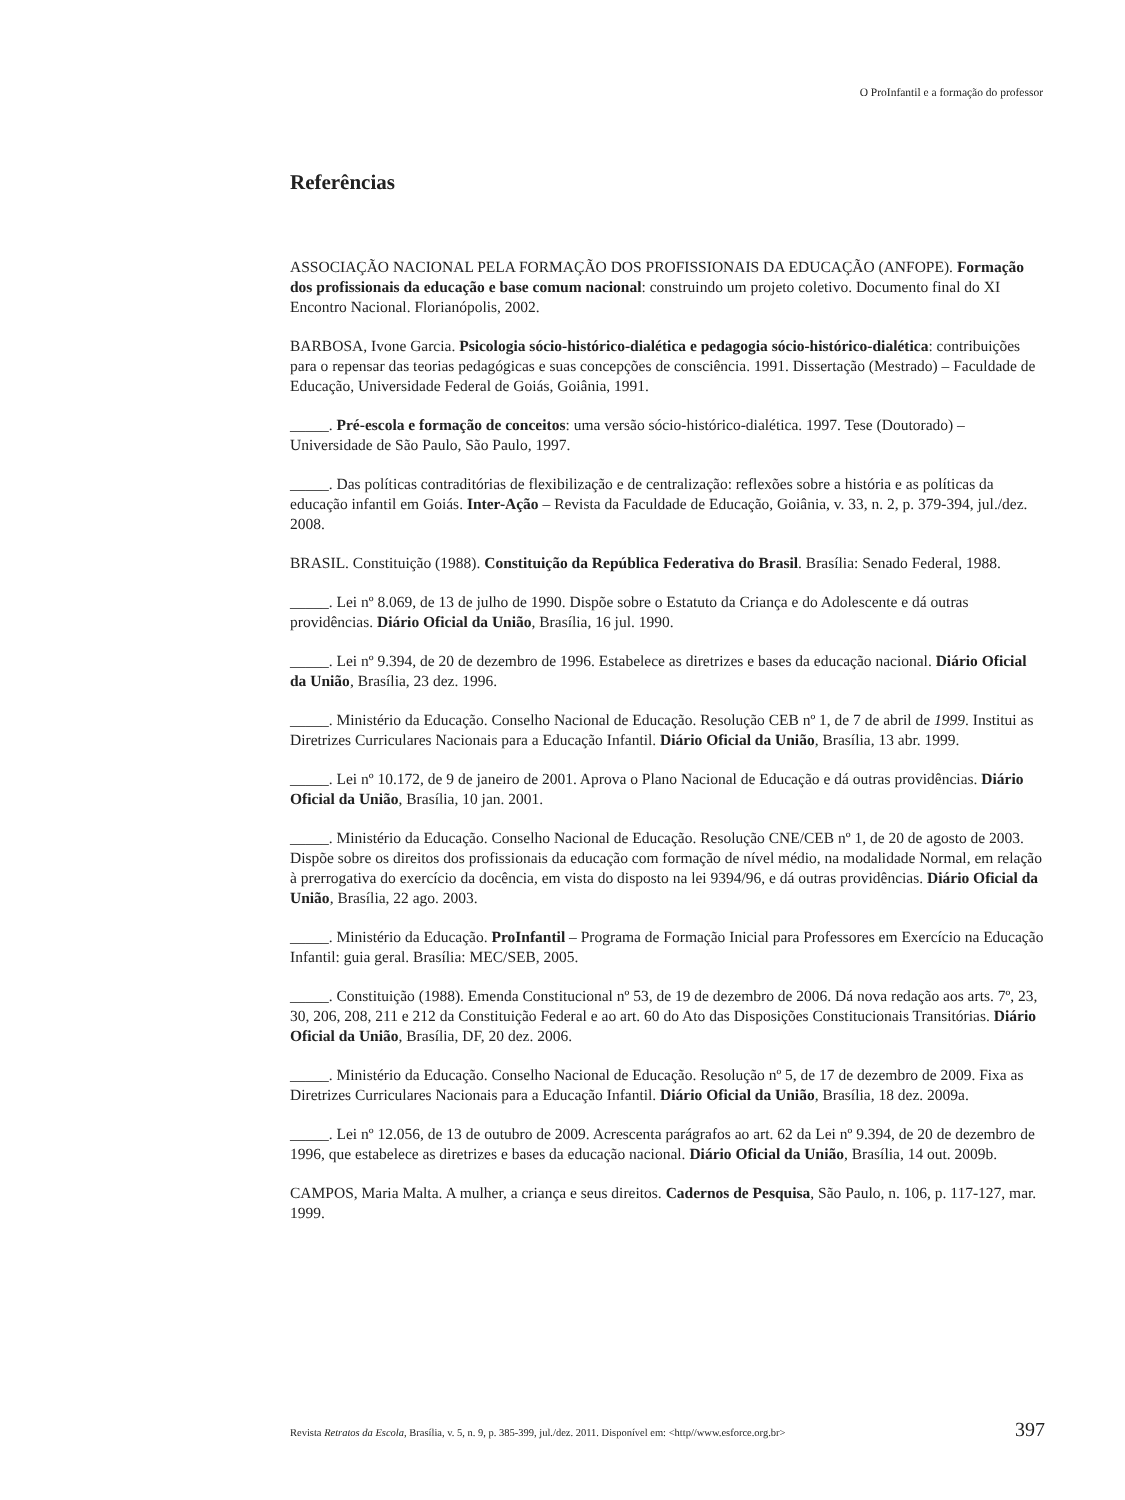O ProInfantil e a formação do professor
Referências
ASSOCIAÇÃO NACIONAL PELA FORMAÇÃO DOS PROFISSIONAIS DA EDUCAÇÃO (ANFOPE). Formação dos profissionais da educação e base comum nacional: construindo um projeto coletivo. Documento final do XI Encontro Nacional. Florianópolis, 2002.
BARBOSA, Ivone Garcia. Psicologia sócio-histórico-dialética e pedagogia sócio-histórico-dialética: contribuições para o repensar das teorias pedagógicas e suas concepções de consciência. 1991. Dissertação (Mestrado) – Faculdade de Educação, Universidade Federal de Goiás, Goiânia, 1991.
_____. Pré-escola e formação de conceitos: uma versão sócio-histórico-dialética. 1997. Tese (Doutorado) – Universidade de São Paulo, São Paulo, 1997.
_____. Das políticas contraditórias de flexibilização e de centralização: reflexões sobre a história e as políticas da educação infantil em Goiás. Inter-Ação – Revista da Faculdade de Educação, Goiânia, v. 33, n. 2, p. 379-394, jul./dez. 2008.
BRASIL. Constituição (1988). Constituição da República Federativa do Brasil. Brasília: Senado Federal, 1988.
_____. Lei nº 8.069, de 13 de julho de 1990. Dispõe sobre o Estatuto da Criança e do Adolescente e dá outras providências. Diário Oficial da União, Brasília, 16 jul. 1990.
_____. Lei nº 9.394, de 20 de dezembro de 1996. Estabelece as diretrizes e bases da educação nacional. Diário Oficial da União, Brasília, 23 dez. 1996.
_____. Ministério da Educação. Conselho Nacional de Educação. Resolução CEB nº 1, de 7 de abril de 1999. Institui as Diretrizes Curriculares Nacionais para a Educação Infantil. Diário Oficial da União, Brasília, 13 abr. 1999.
_____. Lei nº 10.172, de 9 de janeiro de 2001. Aprova o Plano Nacional de Educação e dá outras providências. Diário Oficial da União, Brasília, 10 jan. 2001.
_____. Ministério da Educação. Conselho Nacional de Educação. Resolução CNE/CEB nº 1, de 20 de agosto de 2003. Dispõe sobre os direitos dos profissionais da educação com formação de nível médio, na modalidade Normal, em relação à prerrogativa do exercício da docência, em vista do disposto na lei 9394/96, e dá outras providências. Diário Oficial da União, Brasília, 22 ago. 2003.
_____. Ministério da Educação. ProInfantil – Programa de Formação Inicial para Professores em Exercício na Educação Infantil: guia geral. Brasília: MEC/SEB, 2005.
_____. Constituição (1988). Emenda Constitucional nº 53, de 19 de dezembro de 2006. Dá nova redação aos arts. 7º, 23, 30, 206, 208, 211 e 212 da Constituição Federal e ao art. 60 do Ato das Disposições Constitucionais Transitórias. Diário Oficial da União, Brasília, DF, 20 dez. 2006.
_____. Ministério da Educação. Conselho Nacional de Educação. Resolução nº 5, de 17 de dezembro de 2009. Fixa as Diretrizes Curriculares Nacionais para a Educação Infantil. Diário Oficial da União, Brasília, 18 dez. 2009a.
_____. Lei nº 12.056, de 13 de outubro de 2009. Acrescenta parágrafos ao art. 62 da Lei nº 9.394, de 20 de dezembro de 1996, que estabelece as diretrizes e bases da educação nacional. Diário Oficial da União, Brasília, 14 out. 2009b.
CAMPOS, Maria Malta. A mulher, a criança e seus direitos. Cadernos de Pesquisa, São Paulo, n. 106, p. 117-127, mar. 1999.
Revista Retratos da Escola, Brasília, v. 5, n. 9, p. 385-399, jul./dez. 2011. Disponível em: <http//www.esforce.org.br> 397